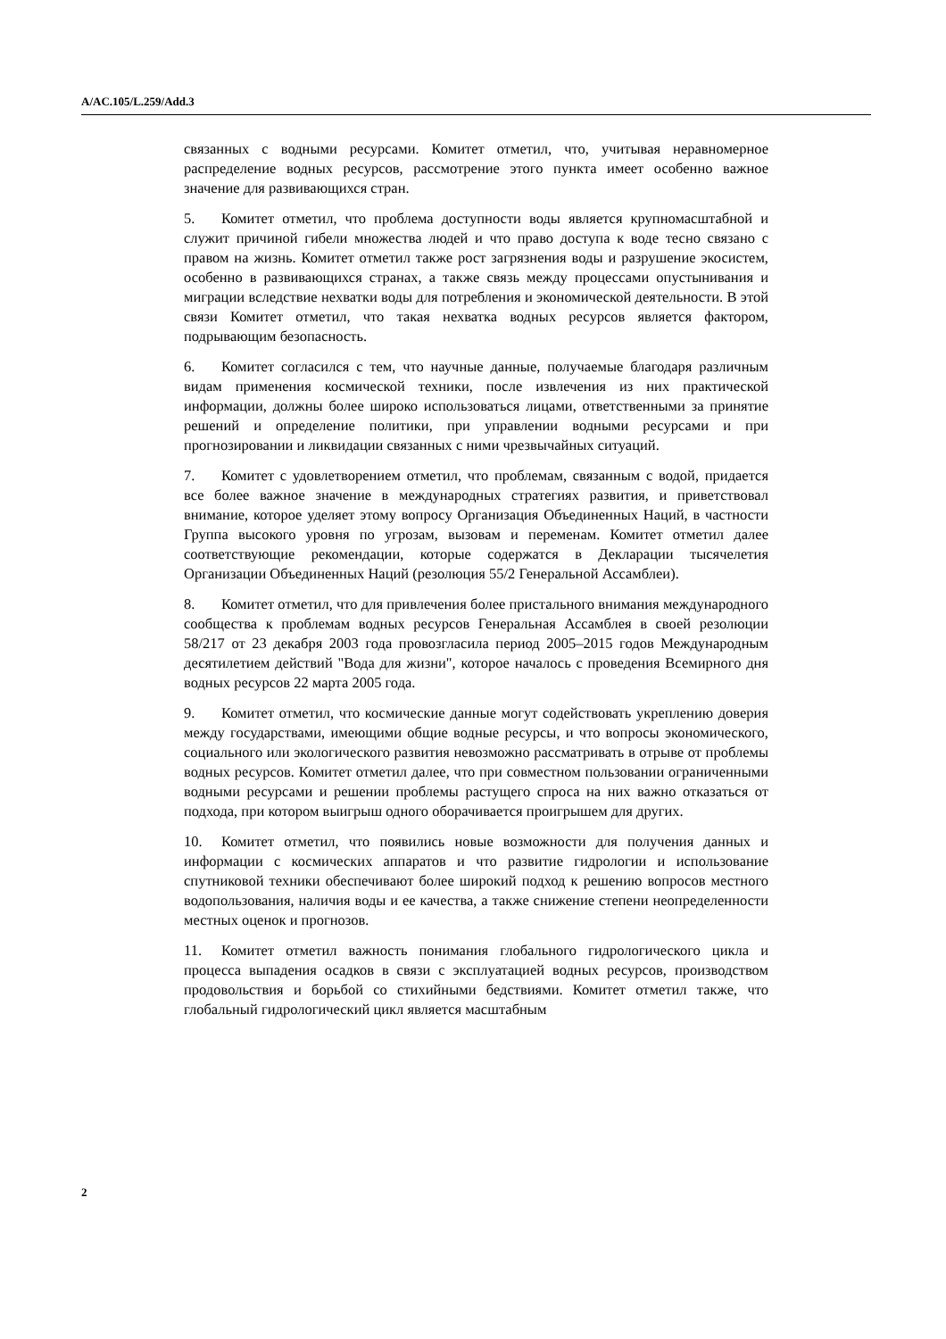A/AC.105/L.259/Add.3
связанных с водными ресурсами. Комитет отметил, что, учитывая неравномерное распределение водных ресурсов, рассмотрение этого пункта имеет особенно важное значение для развивающихся стран.
5. Комитет отметил, что проблема доступности воды является крупномасштабной и служит причиной гибели множества людей и что право доступа к воде тесно связано с правом на жизнь. Комитет отметил также рост загрязнения воды и разрушение экосистем, особенно в развивающихся странах, а также связь между процессами опустынивания и миграции вследствие нехватки воды для потребления и экономической деятельности. В этой связи Комитет отметил, что такая нехватка водных ресурсов является фактором, подрывающим безопасность.
6. Комитет согласился с тем, что научные данные, получаемые благодаря различным видам применения космической техники, после извлечения из них практической информации, должны более широко использоваться лицами, ответственными за принятие решений и определение политики, при управлении водными ресурсами и при прогнозировании и ликвидации связанных с ними чрезвычайных ситуаций.
7. Комитет с удовлетворением отметил, что проблемам, связанным с водой, придается все более важное значение в международных стратегиях развития, и приветствовал внимание, которое уделяет этому вопросу Организация Объединенных Наций, в частности Группа высокого уровня по угрозам, вызовам и переменам. Комитет отметил далее соответствующие рекомендации, которые содержатся в Декларации тысячелетия Организации Объединенных Наций (резолюция 55/2 Генеральной Ассамблеи).
8. Комитет отметил, что для привлечения более пристального внимания международного сообщества к проблемам водных ресурсов Генеральная Ассамблея в своей резолюции 58/217 от 23 декабря 2003 года провозгласила период 2005–2015 годов Международным десятилетием действий "Вода для жизни", которое началось с проведения Всемирного дня водных ресурсов 22 марта 2005 года.
9. Комитет отметил, что космические данные могут содействовать укреплению доверия между государствами, имеющими общие водные ресурсы, и что вопросы экономического, социального или экологического развития невозможно рассматривать в отрыве от проблемы водных ресурсов. Комитет отметил далее, что при совместном пользовании ограниченными водными ресурсами и решении проблемы растущего спроса на них важно отказаться от подхода, при котором выигрыш одного оборачивается проигрышем для других.
10. Комитет отметил, что появились новые возможности для получения данных и информации с космических аппаратов и что развитие гидрологии и использование спутниковой техники обеспечивают более широкий подход к решению вопросов местного водопользования, наличия воды и ее качества, а также снижение степени неопределенности местных оценок и прогнозов.
11. Комитет отметил важность понимания глобального гидрологического цикла и процесса выпадения осадков в связи с эксплуатацией водных ресурсов, производством продовольствия и борьбой со стихийными бедствиями. Комитет отметил также, что глобальный гидрологический цикл является масштабным
2